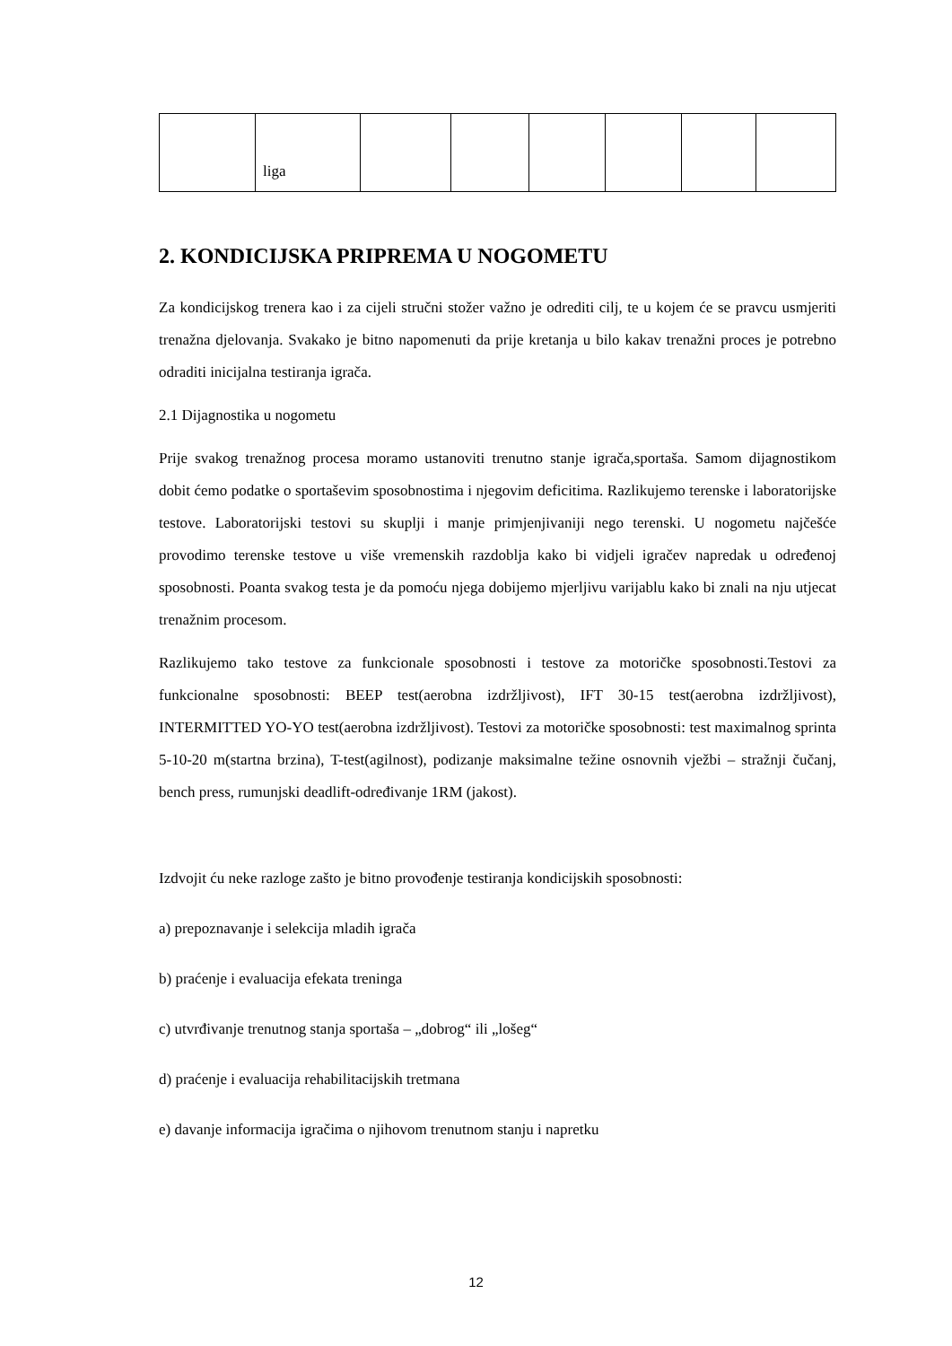| | liga | | | | | | |
2. KONDICIJSKA PRIPREMA U NOGOMETU
Za kondicijskog trenera kao i za cijeli stručni stožer važno je odrediti cilj, te u kojem će se pravcu usmjeriti trenažna djelovanja. Svakako je bitno napomenuti da prije kretanja u bilo kakav trenažni proces je potrebno odraditi inicijalna testiranja igrača.
2.1 Dijagnostika u nogometu
Prije svakog trenažnog procesa moramo ustanoviti trenutno stanje igrača,sportaša. Samom dijagnostikom dobit ćemo podatke o sportaševim sposobnostima i njegovim deficitima. Razlikujemo terenske i laboratorijske testove. Laboratorijski testovi su skuplji i manje primjenjivaniji nego terenski. U nogometu najčešće provodimo terenske testove u više vremenskih razdoblja kako bi vidjeli igračev napredak u određenoj sposobnosti. Poanta svakog testa je da pomoću njega dobijemo mjerljivu varijablu kako bi znali na nju utjecat trenažnim procesom.
Razlikujemo tako testove za funkcionale sposobnosti i testove za motoričke sposobnosti.Testovi za funkcionalne sposobnosti: BEEP test(aerobna izdržljivost), IFT 30-15 test(aerobna izdržljivost), INTERMITTED YO-YO test(aerobna izdržljivost). Testovi za motoričke sposobnosti: test maximalnog sprinta 5-10-20 m(startna brzina), T-test(agilnost), podizanje maksimalne težine osnovnih vježbi – stražnji čučanj, bench press, rumunjski deadlift-određivanje 1RM (jakost).
Izdvojit ću neke razloge zašto je bitno provođenje testiranja kondicijskih sposobnosti:
a) prepoznavanje i selekcija mladih igrača
b) praćenje i evaluacija efekata treninga
c) utvrđivanje trenutnog stanja sportaša – „dobrog“ ili „lošeg“
d) praćenje i evaluacija rehabilitacijskih tretmana
e) davanje informacija igračima o njihovom trenutnom stanju i napretku
12